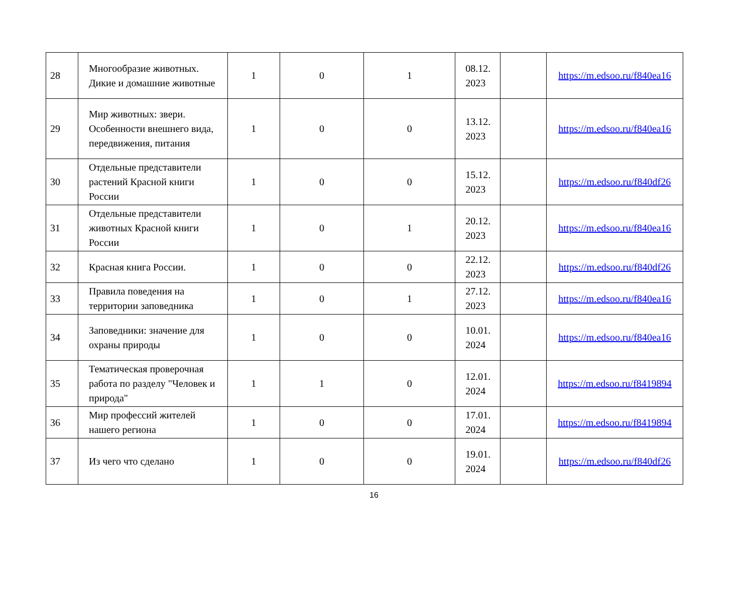| 28 | Многообразие животных. Дикие и домашние животные | 1 | 0 | 1 | 08.12. 2023 | | https://m.edsoo.ru/f840ea16 |
| 29 | Мир животных: звери. Особенности внешнего вида, передвижения, питания | 1 | 0 | 0 | 13.12. 2023 | | https://m.edsoo.ru/f840ea16 |
| 30 | Отдельные представители растений Красной книги России | 1 | 0 | 0 | 15.12. 2023 | | https://m.edsoo.ru/f840df26 |
| 31 | Отдельные представители животных Красной книги России | 1 | 0 | 1 | 20.12. 2023 | | https://m.edsoo.ru/f840ea16 |
| 32 | Красная книга России. | 1 | 0 | 0 | 22.12. 2023 | | https://m.edsoo.ru/f840df26 |
| 33 | Правила поведения на территории заповедника | 1 | 0 | 1 | 27.12. 2023 | | https://m.edsoo.ru/f840ea16 |
| 34 | Заповедники: значение для охраны природы | 1 | 0 | 0 | 10.01. 2024 | | https://m.edsoo.ru/f840ea16 |
| 35 | Тематическая проверочная работа по разделу "Человек и природа" | 1 | 1 | 0 | 12.01. 2024 | | https://m.edsoo.ru/f8419894 |
| 36 | Мир профессий жителей нашего региона | 1 | 0 | 0 | 17.01. 2024 | | https://m.edsoo.ru/f8419894 |
| 37 | Из чего что сделано | 1 | 0 | 0 | 19.01. 2024 | | https://m.edsoo.ru/f840df26 |
16